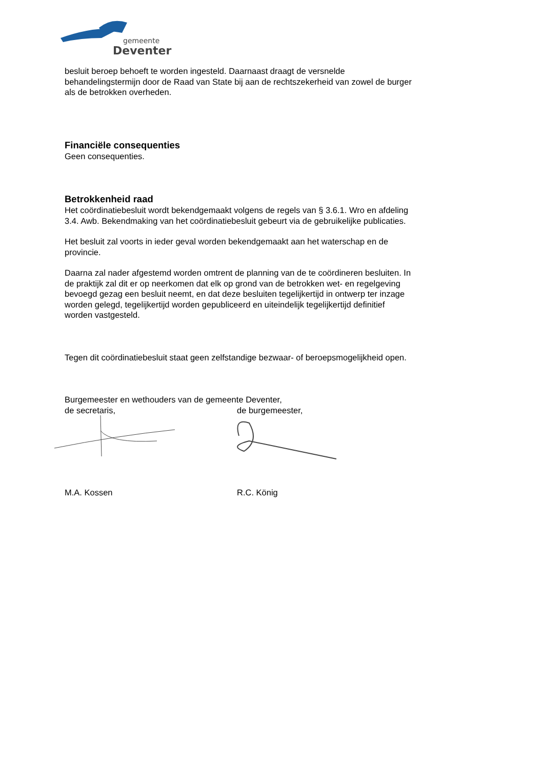gemeente
Deventer
besluit beroep behoeft te worden ingesteld. Daarnaast draagt de versnelde behandelingstermijn door de Raad van State bij aan de rechtszekerheid van zowel de burger als de betrokken overheden.
Financiële consequenties
Geen consequenties.
Betrokkenheid raad
Het coördinatiebesluit wordt bekendgemaakt volgens de regels van § 3.6.1. Wro en afdeling 3.4. Awb. Bekendmaking van het coördinatiebesluit gebeurt via de gebruikelijke publicaties.
Het besluit zal voorts in ieder geval worden bekendgemaakt aan het waterschap en de provincie.
Daarna zal nader afgestemd worden omtrent de planning van de te coördineren besluiten. In de praktijk zal dit er op neerkomen dat elk op grond van de betrokken wet- en regelgeving bevoegd gezag een besluit neemt, en dat deze besluiten tegelijkertijd in ontwerp ter inzage worden gelegd, tegelijkertijd worden gepubliceerd en uiteindelijk tegelijkertijd definitief worden vastgesteld.
Tegen dit coördinatiebesluit staat geen zelfstandige bezwaar- of beroepsmogelijkheid open.
Burgemeester en wethouders van de gemeente Deventer,
de secretaris, de burgemeester,
M.A. Kossen R.C. König